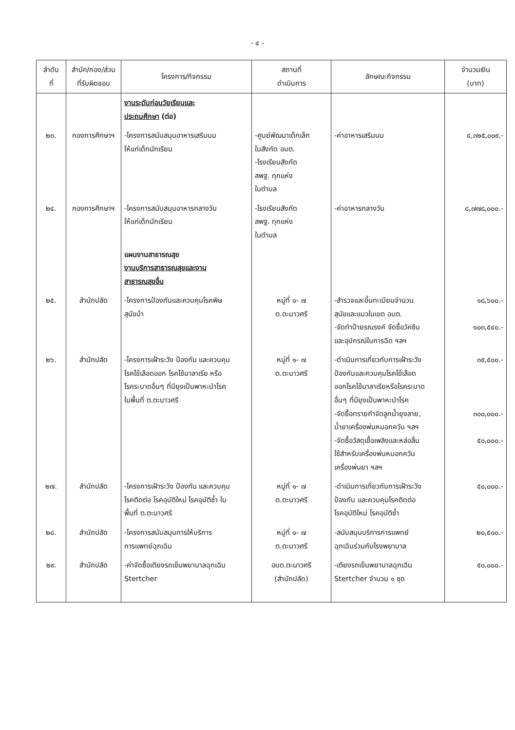- ๔ -
| ลำดับ ที่ | สำนัก/กอง/ส่วน ที่รับผิดชอบ | โครงการ/กิจกรรม | สถานที่ ดำเนินการ | ลักษณะกิจกรรม | จำนวนเงิน (บาท) |
| --- | --- | --- | --- | --- | --- |
| | | งานระดับก่อนวัยเรียนและ ประถมศึกษา (ต่อ) | | | |
| ๒๓. | กองการศึกษาฯ | -โครงการสนับสนุนอาหารเสริมนม ให้แก่เด็กนักเรียน | -ศูนย์พัฒนาเด็กเล็ก ในสังกัด อบต. -โรงเรียนสังกัด สพฐ. ทุกแห่ง ในตำบล | -ค่าอาหารเสริมนม | ๔,๓๒๕,๐๐๙.- |
| ๒๔. | กองการศึกษาฯ | -โครงการสนับสนุนอาหารกลางวัน ให้แก่เด็กนักเรียน | -โรงเรียนสังกัด สพฐ. ทุกแห่ง ในตำบล | -ค่าอาหารกลางวัน | ๘,๗๗๘,๐๐๐.- |
| | | แผนงานสาธารณสุข งานบริการสาธารณสุขและงาน สาธารณสุขอื่น | | | |
| ๒๕. | สำนักปลัด | -โครงการป้องกันและควบคุมโรคพิษ สุนัขบ้า | หมู่ที่ ๑- ๗ ต.ตะนาวศรี | -สำรวจและขึ้นทะเบียนจำนวน สุนัขและแมวในเขต อบต. -จัดทำป้ายรณรงค์ จัดซื้อวัคซีน และอุปกรณ์ในการฉีด ฯลฯ | ๑๘,๖๐๐.- ๑๐๓,๕๔๐.- |
| ๒๖. | สำนักปลัด | -โครงการเฝ้าระวัง ป้องกัน และควบคุม โรคไข้เลือดออก โรคไข้มาลาเรีย หรือ โรคระบาดอื่นๆ ที่มียุงเป็นพาหะนำโรค ในพื้นที่ ต.ตะนาวศรี | หมู่ที่ ๑- ๗ ต.ตะนาวศรี | -ดำเนินการเกี่ยวกับการเฝ้าระวัง ป้องกันและควบคุมโรคไข้เลือด ออกโรคไข้มาลาเรียหรือโรคระบาด อื่นๆ ที่มียุงเป็นพาหะนำโรค -จัดซื้อทรายกำจัดลูกน้ำยุงลาย, น้ำยาเครื่องพ่นหมอกควัน ฯลฯ -จัดซื้อวัสดุเชื้อเพลิงและหล่อลื่น ใช้สำหรับเครื่องพ่นหมอกควัน เครื่องพ่นยา ฯลฯ | ๓๕,๕๐๐.- ๓๐๐,๐๐๐.- ๕๐,๐๐๐.- |
| ๒๗. | สำนักปลัด | -โครงการเฝ้าระวัง ป้องกัน และควบคุม โรคติดต่อ โรคอุบัติใหม่ โรคอุบัติซ้ำ ใน พื้นที่ ต.ตะนาวศรี | หมู่ที่ ๑- ๗ ต.ตะนาวศรี | -ดำเนินการเกี่ยวกับการเฝ้าระวัง ป้องกัน และควบคุมโรคติดต่อ โรคอุบัติใหม่ โรคอุบัติซ้ำ | ๕๐,๐๐๐.- |
| ๒๘. | สำนักปลัด | -โครงการสนับสนุนการให้บริการ การแพทย์ฉุกเฉิน | หมู่ที่ ๑- ๗ ต.ตะนาวศรี | -สนับสนุนบริการการแพทย์ ฉุกเฉินร่วมกับโรงพยาบาล | ๒๐,๕๐๐.- |
| ๒๙. | สำนักปลัด | -ค่าจัดซื้อเตียงรถเข็นพยาบาลฉุกเฉิน Stertcher | อบต.ตะนาวศรี (สำนักปลัด) | -เตียงรถเข็นพยาบาลฉุกเฉิน Stertcher จำนวน ๑ ชุด | ๕๐,๐๐๐.- |